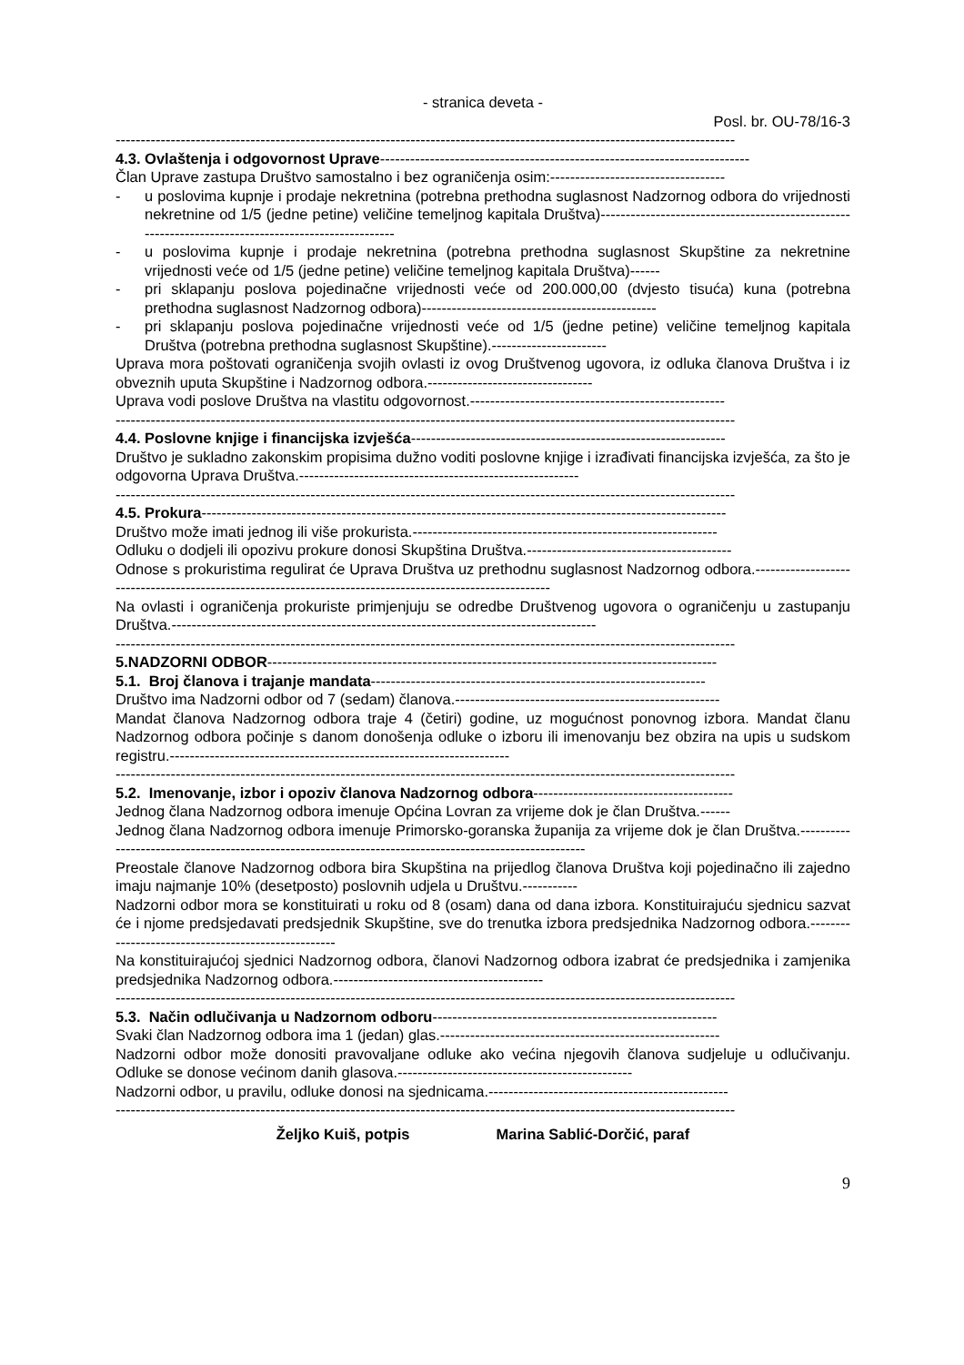- stranica deveta -
Posl. br. OU-78/16-3
----------------------------------------------------------------------------------------------------------------------------
4.3. Ovlaštenja i odgovornost Uprave--------------------------------------------------------------------------
Član Uprave zastupa Društvo samostalno i bez ograničenja osim:-----------------------------------
- u poslovima kupnje i prodaje nekretnina (potrebna prethodna suglasnost Nadzornog odbora do vrijednosti nekretnine od 1/5 (jedne petine) veličine temeljnog kapitala Društva)----------------------------------------------------------------------------------------------------
- u poslovima kupnje i prodaje nekretnina (potrebna prethodna suglasnost Skupštine za nekretnine vrijednosti veće od 1/5 (jedne petine) veličine temeljnog kapitala Društva)------
- pri sklapanju poslova pojedinačne vrijednosti veće od 200.000,00 (dvjesto tisuća) kuna (potrebna prethodna suglasnost Nadzornog odbora)-----------------------------------------------
- pri sklapanju poslova pojedinačne vrijednosti veće od 1/5 (jedne petine) veličine temeljnog kapitala Društva (potrebna prethodna suglasnost Skupštine).-----------------------
Uprava mora poštovati ograničenja svojih ovlasti iz ovog Društvenog ugovora, iz odluka članova Društva i iz obveznih uputa Skupštine i Nadzornog odbora.---------------------------------
Uprava vodi poslove Društva na vlastitu odgovornost.---------------------------------------------------
----------------------------------------------------------------------------------------------------------------------------
4.4. Poslovne knjige i financijska izvješća---------------------------------------------------------------
Društvo je sukladno zakonskim propisima dužno voditi poslovne knjige i izrađivati financijska izvješća, za što je odgovorna Uprava Društva.--------------------------------------------------------
----------------------------------------------------------------------------------------------------------------------------
4.5. Prokura---------------------------------------------------------------------------------------------------------
Društvo može imati jednog ili više prokurista.-------------------------------------------------------------
Odluku o dodjeli ili opozivu prokure donosi Skupština Društva.-----------------------------------------
Odnose s prokuristima regulirat će Uprava Društva uz prethodnu suglasnost Nadzornog odbora.----------------------------------------------------------------------------------------------------------
Na ovlasti i ograničenja prokuriste primjenjuju se odredbe Društvenog ugovora o ograničenju u zastupanju Društva.-------------------------------------------------------------------------------------
----------------------------------------------------------------------------------------------------------------------------
5.NADZORNI ODBOR------------------------------------------------------------------------------------------
5.1. Broj članova i trajanje mandata-------------------------------------------------------------------
Društvo ima Nadzorni odbor od 7 (sedam) članova.-----------------------------------------------------
Mandat članova Nadzornog odbora traje 4 (četiri) godine, uz mogućnost ponovnog izbora. Mandat članu Nadzornog odbora počinje s danom donošenja odluke o izboru ili imenovanju bez obzira na upis u sudskom registru.--------------------------------------------------------------------
----------------------------------------------------------------------------------------------------------------------------
5.2. Imenovanje, izbor i opoziv članova Nadzornog odbora----------------------------------------
Jednog člana Nadzornog odbora imenuje Općina Lovran za vrijeme dok je član Društva.------
Jednog člana Nadzornog odbora imenuje Primorsko-goranska županija za vrijeme dok je član Društva.--------------------------------------------------------------------------------------------------------
Preostale članove Nadzornog odbora bira Skupština na prijedlog članova Društva koji pojedinačno ili zajedno imaju najmanje 10% (desetposto) poslovnih udjela u Društvu.-----------
Nadzorni odbor mora se konstituirati u roku od 8 (osam) dana od dana izbora. Konstituirajuću sjednicu sazvat će i njome predsjedavati predsjednik Skupštine, sve do trenutka izbora predsjednika Nadzornog odbora.----------------------------------------------------
Na konstituirajućoj sjednici Nadzornog odbora, članovi Nadzornog odbora izabrat će predsjednika i zamjenika predsjednika Nadzornog odbora.------------------------------------------
----------------------------------------------------------------------------------------------------------------------------
5.3. Način odlučivanja u Nadzornom odboru---------------------------------------------------------
Svaki član Nadzornog odbora ima 1 (jedan) glas.--------------------------------------------------------
Nadzorni odbor može donositi pravovaljane odluke ako većina njegovih članova sudjeluje u odlučivanju. Odluke se donose većinom danih glasova.-----------------------------------------------
Nadzorni odbor, u pravilu, odluke donosi na sjednicama.------------------------------------------------
----------------------------------------------------------------------------------------------------------------------------
Željko Kuiš, potpis Marina Sablić-Dorčić, paraf
9